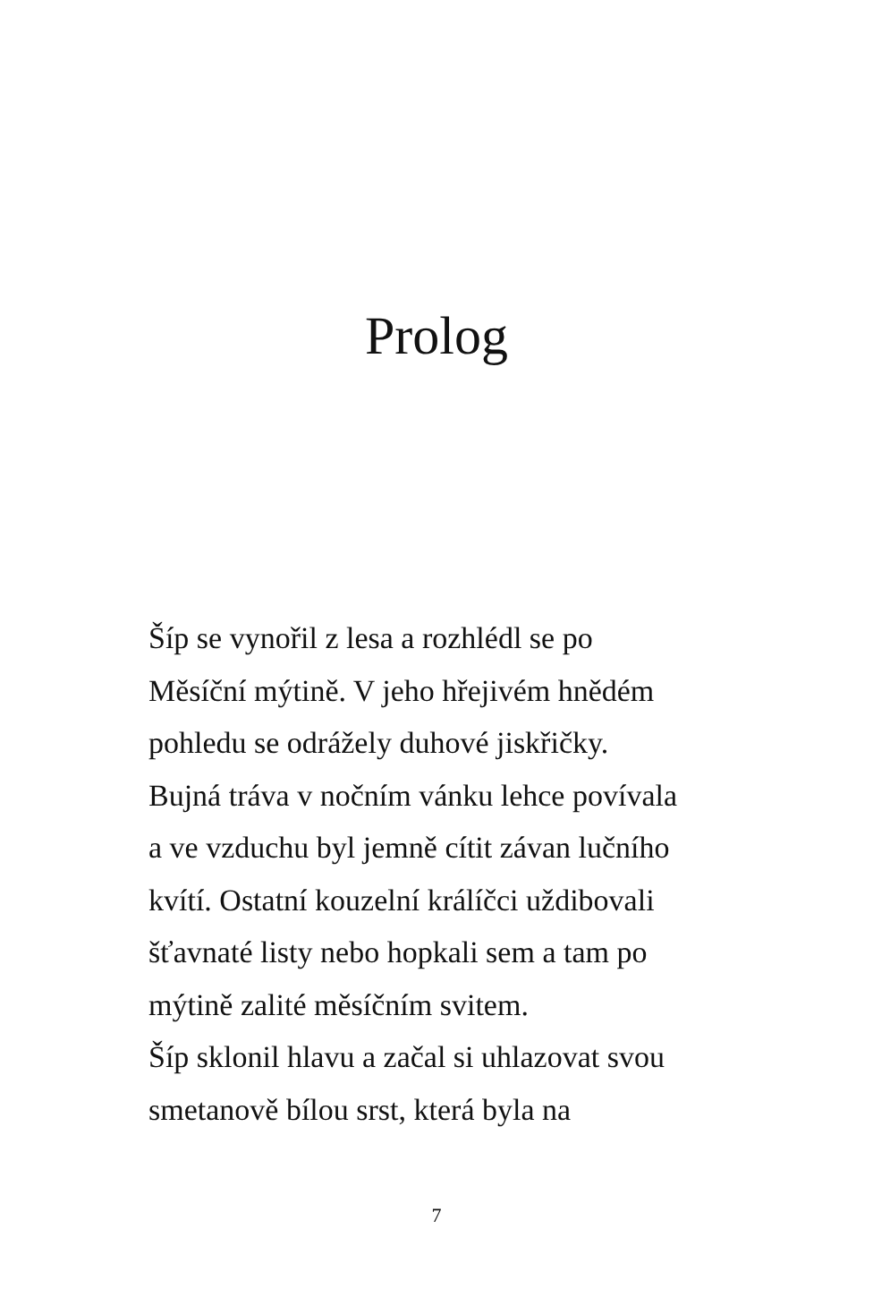Prolog
Šíp se vynořil z lesa a rozhlédl se po
Měsíční mýtině. V jeho hřejivém hnědém
pohledu se odrážely duhové jiskřičky.
Bujná tráva v nočním vánku lehce povívala
a ve vzduchu byl jemně cítit závan lučního
kvítí. Ostatní kouzelní králíčci uždibovali
šťavnaté listy nebo hopkali sem a tam po
mýtině zalité měsíčním svitem.
Šíp sklonil hlavu a začal si uhlazovat svou
smetanově bílou srst, která byla na
7